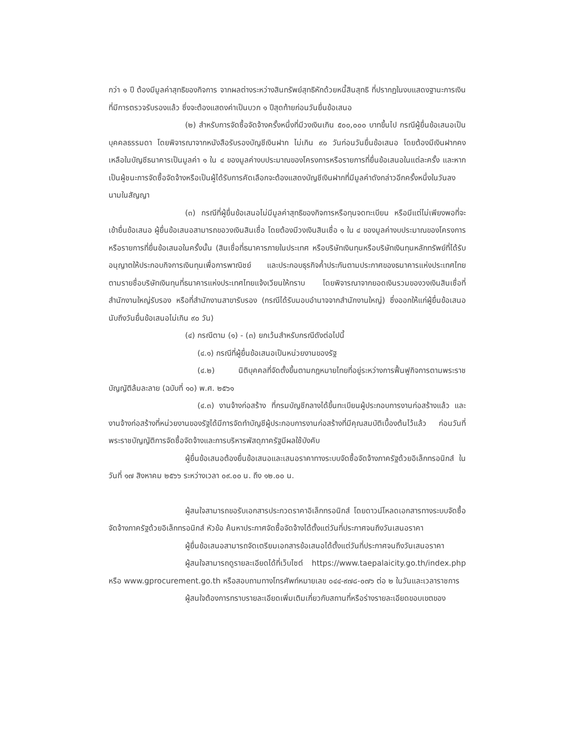กว่า ๑ ปี ต้องมีมูลค่าสุทธิของกิจการ จากผลต่างระหว่างสินทรัพย์สุทธิหักด้วยหนี้สินสุทธิ ที่ปรากฏในงบแสดงฐานะการเงินที่มีการตรวจรับรองแล้ว ซึ่งจะต้องแสดงค่าเป็นบวก ๑ ปีสุดท้ายก่อนวันยื่นข้อเสนอ
(๒) สำหรับการจัดซื้อจัดจ้างครั้งหนึ่งที่มีวงเงินเกิน ๕๐๐,๐๐๐ บาทขึ้นไป กรณีผู้ยื่นข้อเสนอเป็นบุคคลธรรมดา โดยพิจารณาจากหนังสือรับรองบัญชีเงินฝาก ไม่เกิน ๙๐ วันก่อนวันยื่นข้อเสนอ โดยต้องมีเงินฝากคงเหลือในบัญชีธนาคารเป็นมูลค่า ๑ ใน ๔ ของมูลค่างบประมาณของโครงการหรือรายการที่ยื่นข้อเสนอในแต่ละครั้ง และหากเป็นผู้ชนะการจัดซื้อจัดจ้างหรือเป็นผู้ได้รับการคัดเลือกจะต้องแสดงบัญชีเงินฝากที่มีมูลค่าดังกล่าวอีกครั้งหนึ่งในวันลงนามในสัญญา
(๓) กรณีที่ผู้ยื่นข้อเสนอไม่มีมูลค่าสุทธิของกิจการหรือทุนจดทะเบียน หรือมีแต่ไม่เพียงพอที่จะ เข้ายื่นข้อเสนอ ผู้ยื่นข้อเสนอสามารถขอวงเงินสินเชื่อ โดยต้องมีวงเงินสินเชื่อ ๑ ใน ๔ ของมูลค่างบประมาณของโครงการหรือรายการที่ยื่นข้อเสนอในครั้งนั้น (สินเชื่อที่ธนาคารภายในประเทศ หรือบริษัทเงินทุนหรือบริษัทเงินทุนหลักทรัพย์ที่ได้รับอนุญาตให้ประกอบกิจการเงินทุนเพื่อการพาณิชย์ และประกอบธุรกิจค้ำประกันตามประกาศของธนาคารแห่งประเทศไทย ตามรายชื่อบริษัทเงินทุนที่ธนาคารแห่งประเทศไทยแจ้งเวียนให้ทราบ โดยพิจารณาจากยอดเงินรวมของวงเงินสินเชื่อที่สำนักงานใหญ่รับรอง หรือที่สำนักงานสาขารับรอง (กรณีได้รับมอบอำนาจจากสำนักงานใหญ่) ซึ่งออกให้แก่ผู้ยื่นข้อเสนอ นับถึงวันยื่นข้อเสนอไม่เกิน ๙๐ วัน)
(๔) กรณีตาม (๑) - (๓) ยกเว้นสำหรับกรณีดังต่อไปนี้
(๔.๑) กรณีที่ผู้ยื่นข้อเสนอเป็นหน่วยงานของรัฐ
(๔.๒) นิติบุคคลที่จัดตั้งขึ้นตามกฎหมายไทยที่อยู่ระหว่างการฟื้นฟูกิจการตามพระราชบัญญัติล้มละลาย (ฉบับที่ ๑๐) พ.ศ. ๒๕๖๑
(๔.๓) งานจ้างก่อสร้าง ที่กรมบัญชีกลางได้ขึ้นทะเบียนผู้ประกอบการงานก่อสร้างแล้ว และงานจ้างก่อสร้างที่หน่วยงานของรัฐได้มีการจัดทำบัญชีผู้ประกอบการงานก่อสร้างที่มีคุณสมบัติเบื้องต้นไว้แล้ว ก่อนวันที่พระราชบัญญัติการจัดซื้อจัดจ้างและการบริหารพัสดุภาครัฐมีผลใช้บังคับ
ผู้ยื่นข้อเสนอต้องยื่นข้อเสนอและเสนอราคาทางระบบจัดซื้อจัดจ้างภาครัฐด้วยอิเล็กทรอนิกส์ ในวันที่ ๑๗ สิงหาคม ๒๕๖๖ ระหว่างเวลา ๐๙.๐๐ น. ถึง ๑๒.๐๐ น.
ผู้สนใจสามารถขอรับเอกสารประกวดราคาอิเล็กทรอนิกส์ โดยดาวน์โหลดเอกสารทางระบบจัดซื้อจัดจ้างภาครัฐด้วยอิเล็กทรอนิกส์ หัวข้อ ค้นหาประกาศจัดซื้อจัดจ้างได้ตั้งแต่วันที่ประกาศจนถึงวันเสนอราคา
ผู้ยื่นข้อเสนอสามารถจัดเตรียมเอกสารข้อเสนอได้ตั้งแต่วันที่ประกาศจนถึงวันเสนอราคา
ผู้สนใจสามารถดูรายละเอียดได้ที่เว็บไซต์ https://www.taepalaicity.go.th/index.php หรือ www.gprocurement.go.th หรือสอบถามทางโทรศัพท์หมายเลข ๐๔๔-๙๗๘-๐๗๖ ต่อ ๒ ในวันและเวลาราชการ
ผู้สนใจต้องการทราบรายละเอียดเพิ่มเติมเกี่ยวกับสถานที่หรือร่างรายละเอียดขอบเขตของ